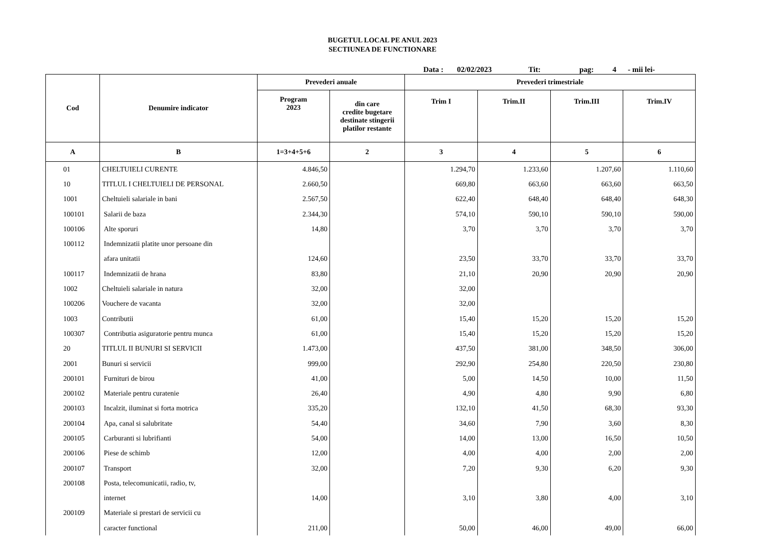BUGETUL LOCAL PE ANUL 2023
SECTIUNEA DE FUNCTIONARE
Data : 02/02/2023 Tit: pag: 4 - mii lei-
| Cod | Denumire indicator | Prevederi anuale | | Prevederi trimestriale | | | |
| --- | --- | --- | --- | --- | --- | --- | --- |
| | | Program 2023 | din care credite bugetare destinate stingerii platilor restante | Trim I | Trim.II | Trim.III | Trim.IV |
| A | B | 1=3+4+5+6 | 2 | 3 | 4 | 5 | 6 |
| 01 | CHELTUIELI CURENTE | 4.846,50 | | 1.294,70 | 1.233,60 | 1.207,60 | 1.110,60 |
| 10 | TITLUL I CHELTUIELI DE PERSONAL | 2.660,50 | | 669,80 | 663,60 | 663,60 | 663,50 |
| 1001 | Cheltuieli salariale in bani | 2.567,50 | | 622,40 | 648,40 | 648,40 | 648,30 |
| 100101 | Salarii de baza | 2.344,30 | | 574,10 | 590,10 | 590,10 | 590,00 |
| 100106 | Alte sporuri | 14,80 | | 3,70 | 3,70 | 3,70 | 3,70 |
| 100112 | Indemnizatii platite unor persoane din | | | | | | |
| | afara unitatii | 124,60 | | 23,50 | 33,70 | 33,70 | 33,70 |
| 100117 | Indemnizatii de hrana | 83,80 | | 21,10 | 20,90 | 20,90 | 20,90 |
| 1002 | Cheltuieli salariale in natura | 32,00 | | 32,00 | | | |
| 100206 | Vouchere de vacanta | 32,00 | | 32,00 | | | |
| 1003 | Contributii | 61,00 | | 15,40 | 15,20 | 15,20 | 15,20 |
| 100307 | Contributia asiguratorie pentru munca | 61,00 | | 15,40 | 15,20 | 15,20 | 15,20 |
| 20 | TITLUL II BUNURI SI SERVICII | 1.473,00 | | 437,50 | 381,00 | 348,50 | 306,00 |
| 2001 | Bunuri si servicii | 999,00 | | 292,90 | 254,80 | 220,50 | 230,80 |
| 200101 | Furnituri de birou | 41,00 | | 5,00 | 14,50 | 10,00 | 11,50 |
| 200102 | Materiale pentru curatenie | 26,40 | | 4,90 | 4,80 | 9,90 | 6,80 |
| 200103 | Incalzit, iluminat si forta motrica | 335,20 | | 132,10 | 41,50 | 68,30 | 93,30 |
| 200104 | Apa, canal si salubritate | 54,40 | | 34,60 | 7,90 | 3,60 | 8,30 |
| 200105 | Carburanti si lubrifianti | 54,00 | | 14,00 | 13,00 | 16,50 | 10,50 |
| 200106 | Piese de schimb | 12,00 | | 4,00 | 4,00 | 2,00 | 2,00 |
| 200107 | Transport | 32,00 | | 7,20 | 9,30 | 6,20 | 9,30 |
| 200108 | Posta, telecomunicatii, radio, tv, | | | | | | |
| | internet | 14,00 | | 3,10 | 3,80 | 4,00 | 3,10 |
| 200109 | Materiale si prestari de servicii cu | | | | | | |
| | caracter functional | 211,00 | | 50,00 | 46,00 | 49,00 | 66,00 |